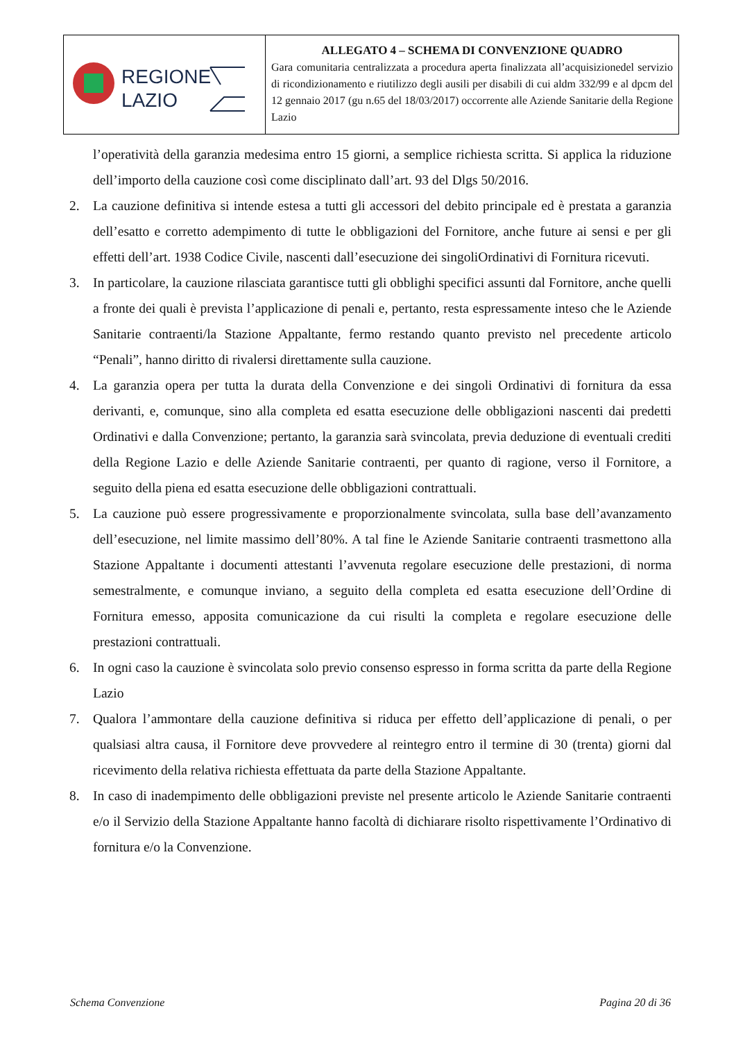| REGIONE LAZIO | ALLEGATO 4 – SCHEMA DI CONVENZIONE QUADRO Gara comunitaria centralizzata a procedura aperta finalizzata all’acquisizionedel servizio di ricondizionamento e riutilizzo degli ausili per disabili di cui aldm 332/99 e al dpcm del 12 gennaio 2017 (gu n.65 del 18/03/2017) occorrente alle Aziende Sanitarie della Regione Lazio |
l’operatività della garanzia medesima entro 15 giorni, a semplice richiesta scritta. Si applica la riduzione dell’importo della cauzione così come disciplinato dall’art. 93 del Dlgs 50/2016.
2. La cauzione definitiva si intende estesa a tutti gli accessori del debito principale ed è prestata a garanzia dell’esatto e corretto adempimento di tutte le obbligazioni del Fornitore, anche future ai sensi e per gli effetti dell’art. 1938 Codice Civile, nascenti dall’esecuzione dei singoliOrdinativi di Fornitura ricevuti.
3. In particolare, la cauzione rilasciata garantisce tutti gli obblighi specifici assunti dal Fornitore, anche quelli a fronte dei quali è prevista l’applicazione di penali e, pertanto, resta espressamente inteso che le Aziende Sanitarie contraenti/la Stazione Appaltante, fermo restando quanto previsto nel precedente articolo “Penali”, hanno diritto di rivalersi direttamente sulla cauzione.
4. La garanzia opera per tutta la durata della Convenzione e dei singoli Ordinativi di fornitura da essa derivanti, e, comunque, sino alla completa ed esatta esecuzione delle obbligazioni nascenti dai predetti Ordinativi e dalla Convenzione; pertanto, la garanzia sarà svincolata, previa deduzione di eventuali crediti della Regione Lazio e delle Aziende Sanitarie contraenti, per quanto di ragione, verso il Fornitore, a seguito della piena ed esatta esecuzione delle obbligazioni contrattuali.
5. La cauzione può essere progressivamente e proporzionalmente svincolata, sulla base dell’avanzamento dell’esecuzione, nel limite massimo dell’80%. A tal fine le Aziende Sanitarie contraenti trasmettono alla Stazione Appaltante i documenti attestanti l’avvenuta regolare esecuzione delle prestazioni, di norma semestralmente, e comunque inviano, a seguito della completa ed esatta esecuzione dell’Ordine di Fornitura emesso, apposita comunicazione da cui risulti la completa e regolare esecuzione delle prestazioni contrattuali.
6. In ogni caso la cauzione è svincolata solo previo consenso espresso in forma scritta da parte della Regione Lazio
7. Qualora l’ammontare della cauzione definitiva si riduca per effetto dell’applicazione di penali, o per qualsiasi altra causa, il Fornitore deve provvedere al reintegro entro il termine di 30 (trenta) giorni dal ricevimento della relativa richiesta effettuata da parte della Stazione Appaltante.
8. In caso di inadempimento delle obbligazioni previste nel presente articolo le Aziende Sanitarie contraenti e/o il Servizio della Stazione Appaltante hanno facoltà di dichiarare risolto rispettivamente l’Ordinativo di fornitura e/o la Convenzione.
Schema Convenzione Pagina 20 di 36